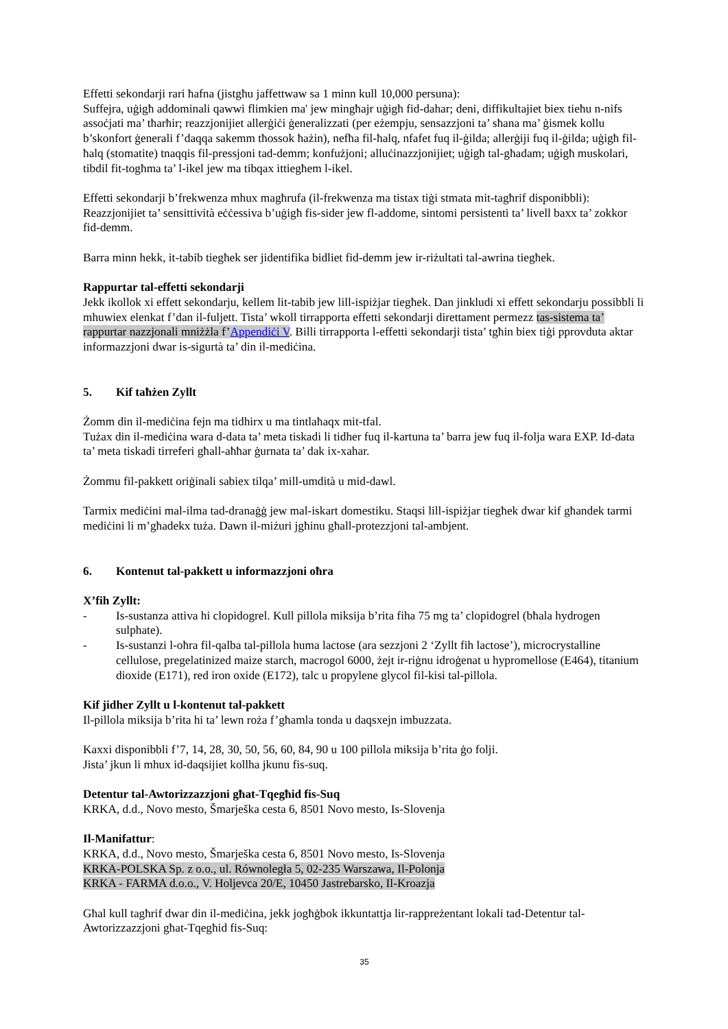Effetti sekondarji rari ħafna (jistgħu jaffettwaw sa 1 minn kull 10,000 persuna):
Suffejra, uġigħ addominali qawwi flimkien ma' jew mingħajr uġigħ fid-dahar; deni, diffikultajiet biex tieħu n-nifs assoċjati ma’ tħarħir; reazzjonijiet allerġiċi ġeneralizzati (per eżempju, sensazzjoni ta’ sħana ma’ ġismek kollu b’skonfort ġenerali f’daqqa sakemm tħossok ħażin), nefħa fil-ħalq, nfafet fuq il-ġilda; allerġiji fuq il-ġilda; uġigħ fil-ħalq (stomatite) tnaqqis fil-pressjoni tad-demm; konfużjoni; alluċinazzjonijiet; uġigħ tal-għadam; uġigħ muskolari, tibdil fit-togħma ta’ l-ikel jew ma tibqax ittiegħem l-ikel.
Effetti sekondarji b’frekwenza mhux magħrufa (il-frekwenza ma tistax tiġi stmata mit-tagħrif disponibbli):
Reazzjonijiet ta’ sensittività eċċessiva b’uġigħ fis-sider jew fl-addome, sintomi persistenti ta’ livell baxx ta’ zokkor fid-demm.
Barra minn hekk, it-tabib tiegħek ser jidentifika bidliet fid-demm jew ir-riżultati tal-awrina tiegħek.
Rappurtar tal-effetti sekondarji
Jekk ikollok xi effett sekondarju, kellem lit-tabib jew lill-ispiżjar tiegħek. Dan jinkludi xi effett sekondarju possibbli li mhuwiex elenkat f’dan il-fuljett. Tista’ wkoll tirrapporta effetti sekondarji direttament permezz tas-sistema ta’ rappurtar nazzjonali mniżżla f’Appendiċi V. Billi tirrapporta l-effetti sekondarji tista’ tgħin biex tiġi pprovduta aktar informazzjoni dwar is-sigurtà ta’ din il-mediċina.
5. Kif taħżen Zyllt
Żomm din il-mediċina fejn ma tidhirx u ma tintlaħaqx mit-tfal.
Tużax din il-mediċina wara d-data ta’ meta tiskadi li tidher fuq il-kartuna ta’ barra jew fuq il-folja wara EXP. Id-data ta’ meta tiskadi tirreferi għall-aħħar ġurnata ta’ dak ix-xahar.
Żommu fil-pakkett oriġinali sabiex tilqa’ mill-umdità u mid-dawl.
Tarmix mediċini mal-ilma tad-dranaġġ jew mal-iskart domestiku. Staqsi lill-ispiżjar tiegħek dwar kif għandek tarmi mediċini li m’għadekx tuża. Dawn il-miżuri jgħinu għall-protezzjoni tal-ambjent.
6. Kontenut tal-pakkett u informazzjoni oħra
X’fih Zyllt:
- Is-sustanza attiva hi clopidogrel. Kull pillola miksija b’rita fiha 75 mg ta’ clopidogrel (bħala hydrogen sulphate).
- Is-sustanzi l-oħra fil-qalba tal-pillola huma lactose (ara sezzjoni 2 ‘Zyllt fih lactose’), microcrystalline cellulose, pregelatinized maize starch, macrogol 6000, żejt ir-riġnu idroġenat u hypromellose (E464), titanium dioxide (E171), red iron oxide (E172), talc u propylene glycol fil-kisi tal-pillola.
Kif jidher Zyllt u l-kontenut tal-pakkett
Il-pillola miksija b’rita hi ta’ lewn roża f’għamla tonda u daqsxejn imbuzzata.
Kaxxi disponibbli f’7, 14, 28, 30, 50, 56, 60, 84, 90 u 100 pillola miksija b’rita ġo folji.
Jista’ jkun li mhux id-daqsijiet kollha jkunu fis-suq.
Detentur tal-Awtorizzazzjoni għat-Tqegħid fis-Suq
KRKA, d.d., Novo mesto, Šmarješka cesta 6, 8501 Novo mesto, Is-Slovenja
Il-Manifattur:
KRKA, d.d., Novo mesto, Šmarješka cesta 6, 8501 Novo mesto, Is-Slovenja
KRKA-POLSKA Sp. z o.o., ul. Równoległa 5, 02-235 Warszawa, Il-Polonja
KRKA - FARMA d.o.o., V. Holjevca 20/E, 10450 Jastrebarsko, Il-Kroazja
Għal kull tagħrif dwar din il-mediċina, jekk jogħġbok ikkuntattja lir-rappreżentant lokali tad-Detentur tal-Awtorizzazzjoni għat-Tqegħid fis-Suq:
35